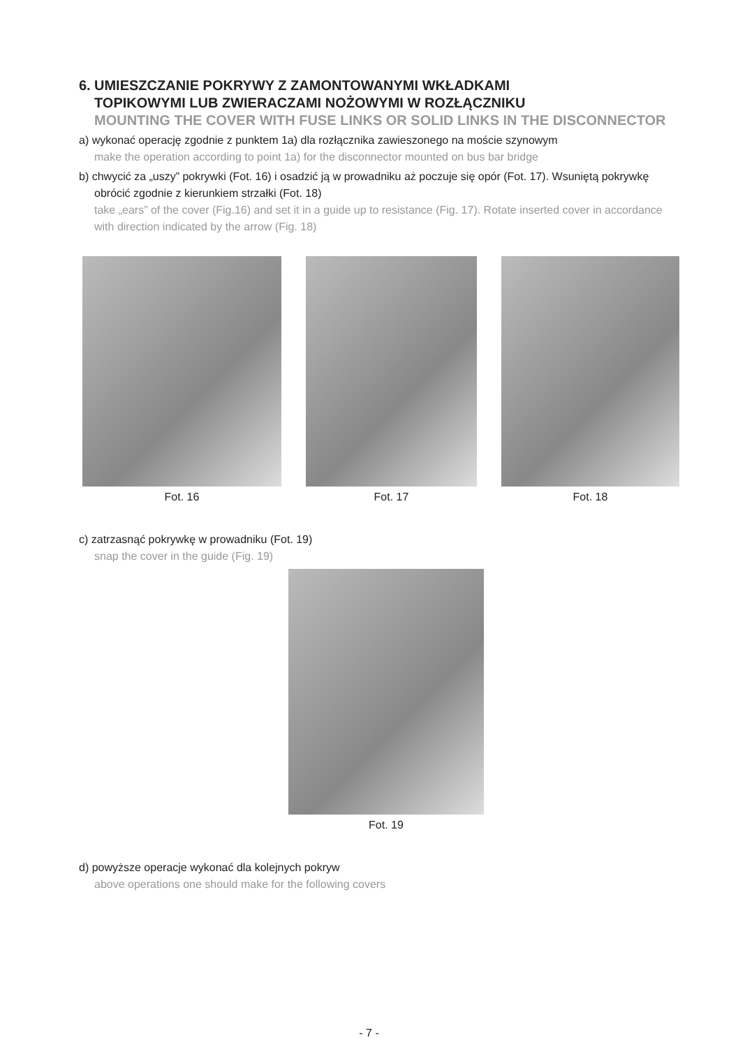6. UMIESZCZANIE POKRYWY Z ZAMONTOWANYMI WKŁADKAMI
TOPIKOWYMI LUB ZWIERACZAMI NOŻOWYMI W ROZŁĄCZNIKU
MOUNTING THE COVER WITH FUSE LINKS OR SOLID LINKS IN THE DISCONNECTOR
a) wykonać operację zgodnie z punktem 1a) dla rozłącznika zawieszonego na moście szynowym
make the operation according to point 1a) for the disconnector mounted on bus bar bridge
b) chwycić za „uszy” pokrywki (Fot. 16) i osadzić ją w prowadniku aż poczuje się opór (Fot. 17). Wsuniętą pokrywkę obrócić zgodnie z kierunkiem strzałki (Fot. 18)
take „ears” of the cover (Fig.16) and set it in a guide up to resistance (Fig. 17). Rotate inserted cover in accordance with direction indicated by the arrow (Fig. 18)
Fot. 16 Fot. 17 Fot. 18
c) zatrzasnąć pokrywkę w prowadniku (Fot. 19)
snap the cover in the guide (Fig. 19)
Fot. 19
d) powyższe operacje wykonać dla kolejnych pokryw
above operations one should make for the following covers
- 7 -